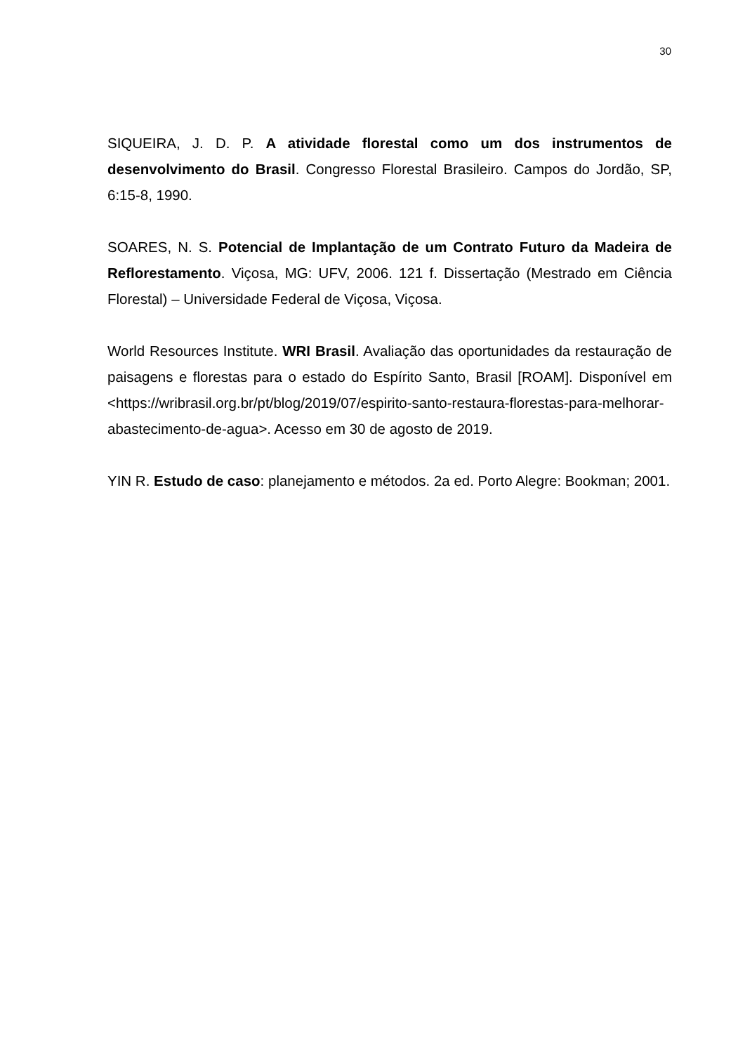30
SIQUEIRA, J. D. P. A atividade florestal como um dos instrumentos de desenvolvimento do Brasil. Congresso Florestal Brasileiro. Campos do Jordão, SP, 6:15-8, 1990.
SOARES, N. S. Potencial de Implantação de um Contrato Futuro da Madeira de Reflorestamento. Viçosa, MG: UFV, 2006. 121 f. Dissertação (Mestrado em Ciência Florestal) – Universidade Federal de Viçosa, Viçosa.
World Resources Institute. WRI Brasil. Avaliação das oportunidades da restauração de paisagens e florestas para o estado do Espírito Santo, Brasil [ROAM]. Disponível em <https://wribrasil.org.br/pt/blog/2019/07/espirito-santo-restaura-florestas-para-melhorar-abastecimento-de-agua>. Acesso em 30 de agosto de 2019.
YIN R. Estudo de caso: planejamento e métodos. 2a ed. Porto Alegre: Bookman; 2001.